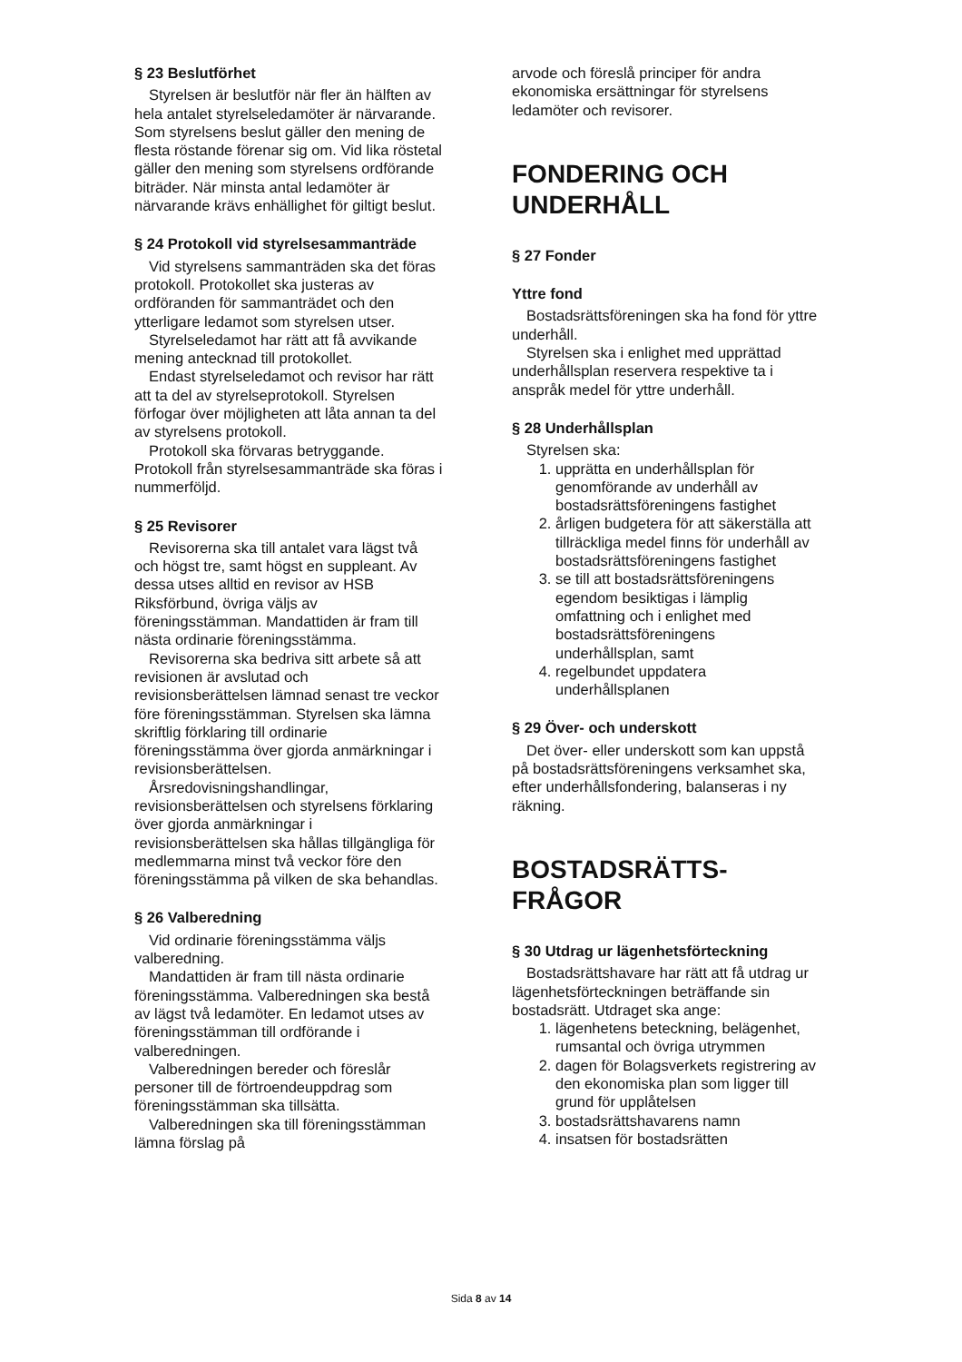§ 23 Beslutförhet
Styrelsen är beslutför när fler än hälften av hela antalet styrelseledamöter är närvarande. Som styrelsens beslut gäller den mening de flesta röstande förenar sig om. Vid lika röstetal gäller den mening som styrelsens ordförande biträder. När minsta antal ledamöter är närvarande krävs enhällighet för giltigt beslut.
§ 24 Protokoll vid styrelsesammanträde
Vid styrelsens sammanträden ska det föras protokoll. Protokollet ska justeras av ordföranden för sammanträdet och den ytterligare ledamot som styrelsen utser.
Styrelseledamot har rätt att få avvikande mening antecknad till protokollet.
Endast styrelseledamot och revisor har rätt att ta del av styrelseprotokoll. Styrelsen förfogar över möjligheten att låta annan ta del av styrelsens protokoll.
Protokoll ska förvaras betryggande. Protokoll från styrelsesammanträde ska föras i nummerföljd.
§ 25 Revisorer
Revisorerna ska till antalet vara lägst två och högst tre, samt högst en suppleant. Av dessa utses alltid en revisor av HSB Riksförbund, övriga väljs av föreningsstämman. Mandattiden är fram till nästa ordinarie föreningsstämma.
Revisorerna ska bedriva sitt arbete så att revisionen är avslutad och revisionsberättelsen lämnad senast tre veckor före föreningsstämman. Styrelsen ska lämna skriftlig förklaring till ordinarie föreningsstämma över gjorda anmärkningar i revisionsberättelsen.
Årsredovisningshandlingar, revisionsberättelsen och styrelsens förklaring över gjorda anmärkningar i revisionsberättelsen ska hållas tillgängliga för medlemmarna minst två veckor före den föreningsstämma på vilken de ska behandlas.
§ 26 Valberedning
Vid ordinarie föreningsstämma väljs valberedning.
Mandattiden är fram till nästa ordinarie föreningsstämma. Valberedningen ska bestå av lägst två ledamöter. En ledamot utses av föreningsstämman till ordförande i valberedningen.
Valberedningen bereder och föreslår personer till de förtroendeuppdrag som föreningsstämman ska tillsätta.
Valberedningen ska till föreningsstämman lämna förslag på
arvode och föreslå principer för andra ekonomiska ersättningar för styrelsens ledamöter och revisorer.
FONDERING OCH UNDERHÅLL
§ 27 Fonder
Yttre fond
Bostadsrättsföreningen ska ha fond för yttre underhåll.
Styrelsen ska i enlighet med upprättad underhållsplan reservera respektive ta i anspråk medel för yttre underhåll.
§ 28 Underhållsplan
Styrelsen ska:
1. upprätta en underhållsplan för genomförande av underhåll av bostadsrättsföreningens fastighet
2. årligen budgetera för att säkerställa att tillräckliga medel finns för underhåll av bostadsrättsföreningens fastighet
3. se till att bostadsrättsföreningens egendom besiktigas i lämplig omfattning och i enlighet med bostadsrättsföreningens underhållsplan, samt
4. regelbundet uppdatera underhållsplanen
§ 29 Över- och underskott
Det över- eller underskott som kan uppstå på bostadsrättsföreningens verksamhet ska, efter underhållsfondering, balanseras i ny räkning.
BOSTADSRÄTTS-
FRÅGOR
§ 30 Utdrag ur lägenhetsförteckning
Bostadsrättshavare har rätt att få utdrag ur lägenhetsförteckningen beträffande sin bostadsrätt. Utdraget ska ange:
1. lägenhetens beteckning, belägenhet, rumsantal och övriga utrymmen
2. dagen för Bolagsverkets registrering av den ekonomiska plan som ligger till grund för upplåtelsen
3. bostadsrättshavarens namn
4. insatsen för bostadsrätten
Sida 8 av 14